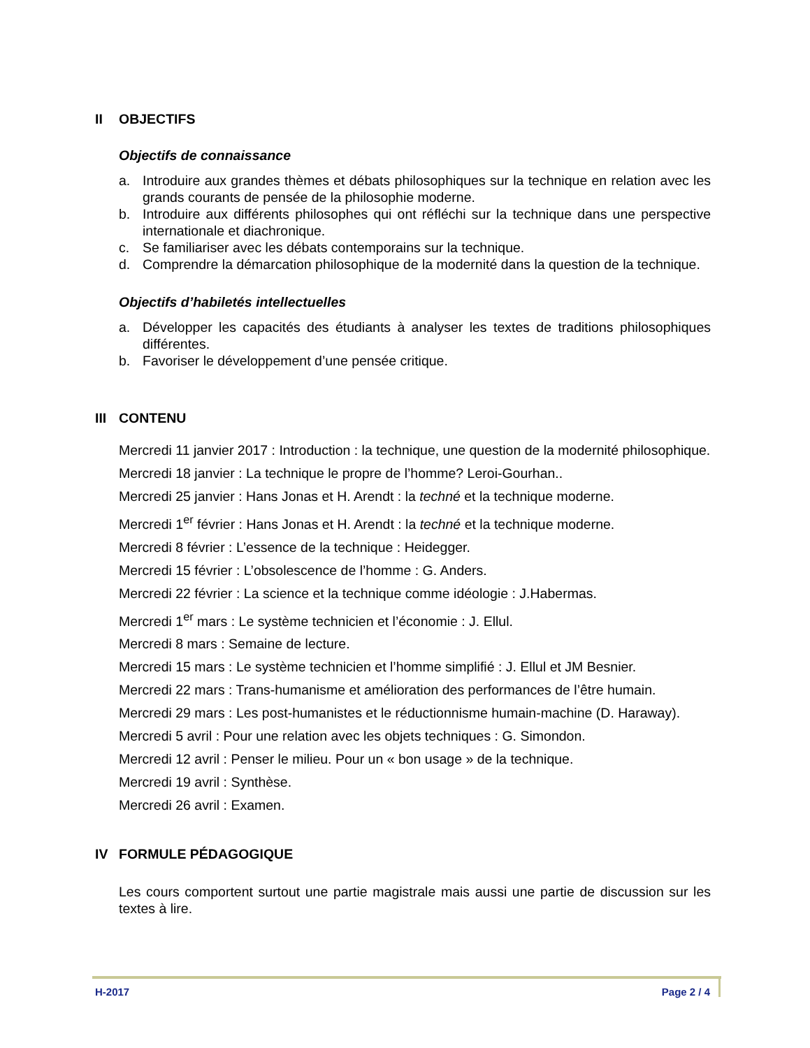II OBJECTIFS
Objectifs de connaissance
a. Introduire aux grandes thèmes et débats philosophiques sur la technique en relation avec les grands courants de pensée de la philosophie moderne.
b. Introduire aux différents philosophes qui ont réfléchi sur la technique dans une perspective internationale et diachronique.
c. Se familiariser avec les débats contemporains sur la technique.
d. Comprendre la démarcation philosophique de la modernité dans la question de la technique.
Objectifs d’habiletés intellectuelles
a. Développer les capacités des étudiants à analyser les textes de traditions philosophiques différentes.
b. Favoriser le développement d’une pensée critique.
III CONTENU
Mercredi 11 janvier 2017 : Introduction : la technique, une question de la modernité philosophique.
Mercredi 18 janvier : La technique le propre de l’homme? Leroi-Gourhan..
Mercredi 25 janvier : Hans Jonas et H. Arendt : la techné et la technique moderne.
Mercredi 1<sup>er</sup> février : Hans Jonas et H. Arendt : la techné et la technique moderne.
Mercredi 8 février : L’essence de la technique : Heidegger.
Mercredi 15 février : L’obsolescence de l’homme : G. Anders.
Mercredi 22 février : La science et la technique comme idéologie : J.Habermas.
Mercredi 1<sup>er</sup> mars : Le système technicien et l’économie : J. Ellul.
Mercredi 8 mars : Semaine de lecture.
Mercredi 15 mars : Le système technicien et l’homme simplifié : J. Ellul et JM Besnier.
Mercredi 22 mars : Trans-humanisme et amélioration des performances de l’être humain.
Mercredi 29 mars : Les post-humanistes et le réductionnisme humain-machine (D. Haraway).
Mercredi 5 avril : Pour une relation avec les objets techniques : G. Simondon.
Mercredi 12 avril : Penser le milieu. Pour un « bon usage » de la technique.
Mercredi 19 avril : Synthèse.
Mercredi 26 avril : Examen.
IV FORMULE PÉDAGOGIQUE
Les cours comportent surtout une partie magistrale mais aussi une partie de discussion sur les textes à lire.
H-2017 Page 2 / 4